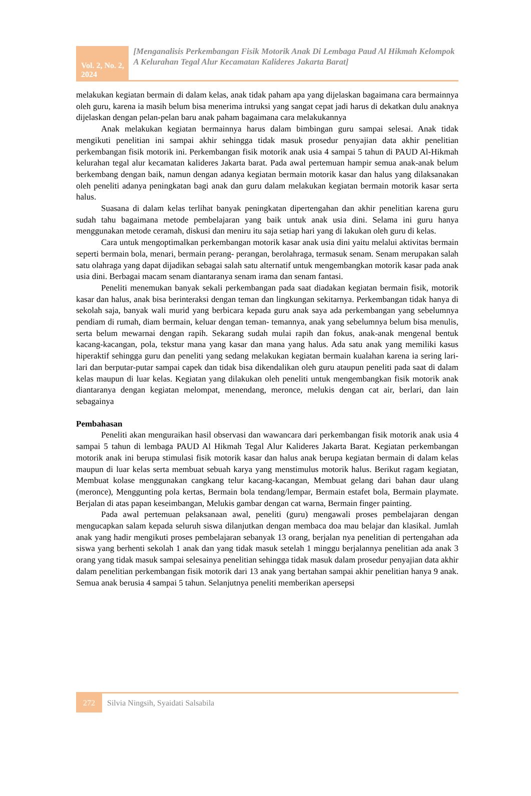Vol. 2, No. 2, 2024
[Menganalisis Perkembangan Fisik Motorik Anak Di Lembaga Paud Al Hikmah Kelompok A Kelurahan Tegal Alur Kecamatan Kalideres Jakarta Barat]
melakukan kegiatan bermain di dalam kelas, anak tidak paham apa yang dijelaskan bagaimana cara bermainnya oleh guru, karena ia masih belum bisa menerima intruksi yang sangat cepat jadi harus di dekatkan dulu anaknya dijelaskan dengan pelan-pelan baru anak paham bagaimana cara melakukannya
Anak melakukan kegiatan bermainnya harus dalam bimbingan guru sampai selesai. Anak tidak mengikuti penelitian ini sampai akhir sehingga tidak masuk prosedur penyajian data akhir penelitian perkembangan fisik motorik ini. Perkembangan fisik motorik anak usia 4 sampai 5 tahun di PAUD Al-Hikmah kelurahan tegal alur kecamatan kalideres Jakarta barat. Pada awal pertemuan hampir semua anak-anak belum berkembang dengan baik, namun dengan adanya kegiatan bermain motorik kasar dan halus yang dilaksanakan oleh peneliti adanya peningkatan bagi anak dan guru dalam melakukan kegiatan bermain motorik kasar serta halus.
Suasana di dalam kelas terlihat banyak peningkatan dipertengahan dan akhir penelitian karena guru sudah tahu bagaimana metode pembelajaran yang baik untuk anak usia dini. Selama ini guru hanya menggunakan metode ceramah, diskusi dan meniru itu saja setiap hari yang di lakukan oleh guru di kelas.
Cara untuk mengoptimalkan perkembangan motorik kasar anak usia dini yaitu melalui aktivitas bermain seperti bermain bola, menari, bermain perang- perangan, berolahraga, termasuk senam. Senam merupakan salah satu olahraga yang dapat dijadikan sebagai salah satu alternatif untuk mengembangkan motorik kasar pada anak usia dini. Berbagai macam senam diantaranya senam irama dan senam fantasi.
Peneliti menemukan banyak sekali perkembangan pada saat diadakan kegiatan bermain fisik, motorik kasar dan halus, anak bisa berinteraksi dengan teman dan lingkungan sekitarnya. Perkembangan tidak hanya di sekolah saja, banyak wali murid yang berbicara kepada guru anak saya ada perkembangan yang sebelumnya pendiam di rumah, diam bermain, keluar dengan teman- temannya, anak yang sebelumnya belum bisa menulis, serta belum mewarnai dengan rapih. Sekarang sudah mulai rapih dan fokus, anak-anak mengenal bentuk kacang-kacangan, pola, tekstur mana yang kasar dan mana yang halus. Ada satu anak yang memiliki kasus hiperaktif sehingga guru dan peneliti yang sedang melakukan kegiatan bermain kualahan karena ia sering lari-lari dan berputar-putar sampai capek dan tidak bisa dikendalikan oleh guru ataupun peneliti pada saat di dalam kelas maupun di luar kelas. Kegiatan yang dilakukan oleh peneliti untuk mengembangkan fisik motorik anak diantaranya dengan kegiatan melompat, menendang, meronce, melukis dengan cat air, berlari, dan lain sebagainya
Pembahasan
Peneliti akan menguraikan hasil observasi dan wawancara dari perkembangan fisik motorik anak usia 4 sampai 5 tahun di lembaga PAUD Al Hikmah Tegal Alur Kalideres Jakarta Barat. Kegiatan perkembangan motorik anak ini berupa stimulasi fisik motorik kasar dan halus anak berupa kegiatan bermain di dalam kelas maupun di luar kelas serta membuat sebuah karya yang menstimulus motorik halus. Berikut ragam kegiatan, Membuat kolase menggunakan cangkang telur kacang-kacangan, Membuat gelang dari bahan daur ulang (meronce), Menggunting pola kertas, Bermain bola tendang/lempar, Bermain estafet bola, Bermain playmate. Berjalan di atas papan keseimbangan, Melukis gambar dengan cat warna, Bermain finger painting.
Pada awal pertemuan pelaksanaan awal, peneliti (guru) mengawali proses pembelajaran dengan mengucapkan salam kepada seluruh siswa dilanjutkan dengan membaca doa mau belajar dan klasikal. Jumlah anak yang hadir mengikuti proses pembelajaran sebanyak 13 orang, berjalan nya penelitian di pertengahan ada siswa yang berhenti sekolah 1 anak dan yang tidak masuk setelah 1 minggu berjalannya penelitian ada anak 3 orang yang tidak masuk sampai selesainya penelitian sehingga tidak masuk dalam prosedur penyajian data akhir dalam penelitian perkembangan fisik motorik dari 13 anak yang bertahan sampai akhir penelitian hanya 9 anak. Semua anak berusia 4 sampai 5 tahun. Selanjutnya peneliti memberikan apersepsi
272 Silvia Ningsih, Syaidati Salsabila